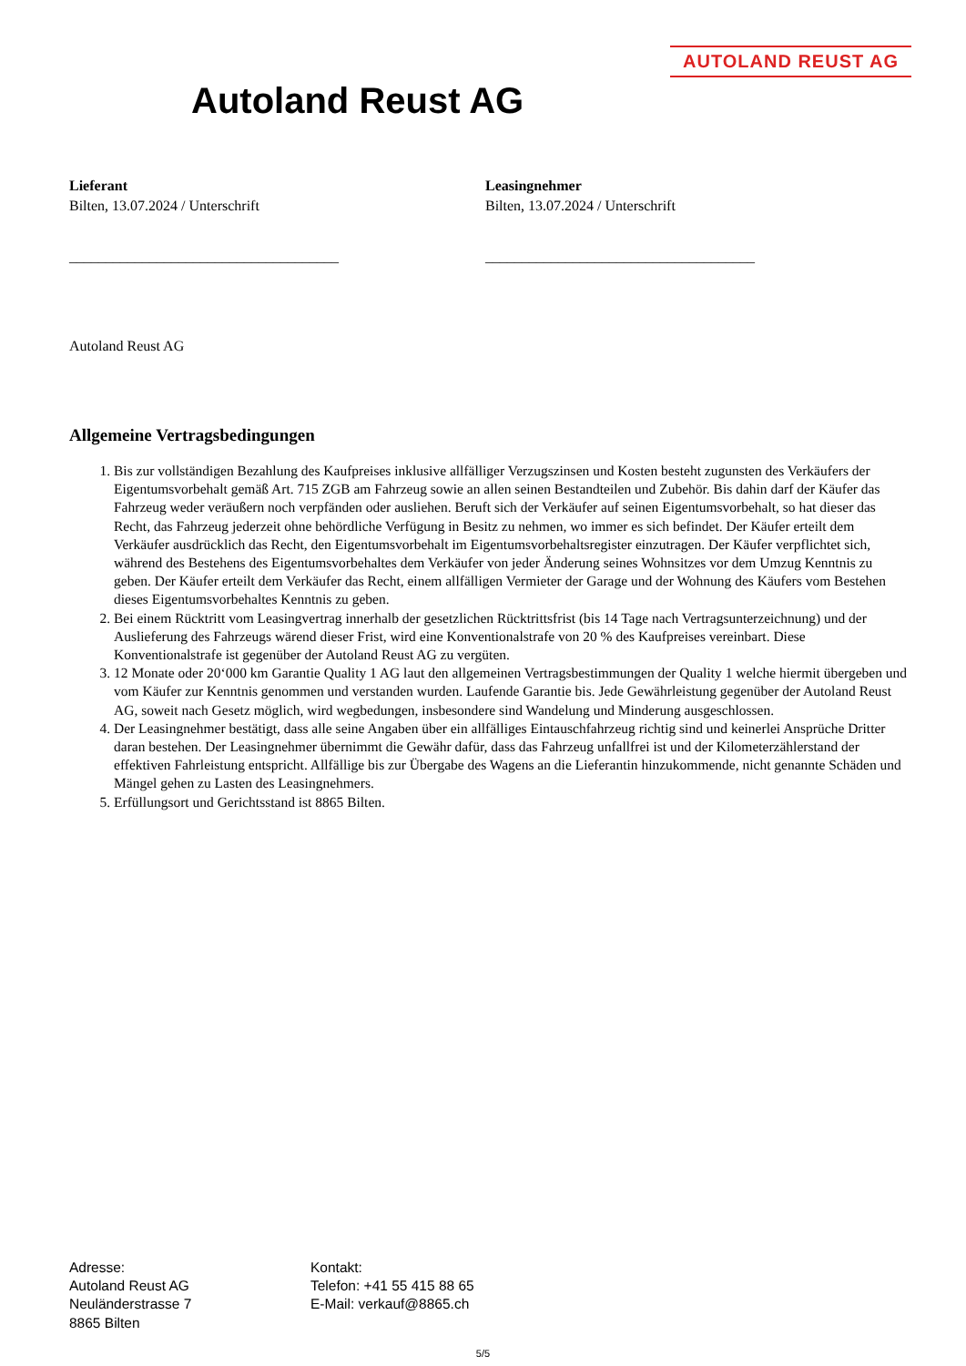AUTOLAND REUST AG
Autoland Reust AG
Lieferant
Bilten, 13.07.2024 / Unterschrift
_____________________________________
Leasingnehmer
Bilten, 13.07.2024 / Unterschrift
_____________________________________
Autoland Reust AG
Allgemeine Vertragsbedingungen
1. Bis zur vollständigen Bezahlung des Kaufpreises inklusive allfälliger Verzugszinsen und Kosten besteht zugunsten des Verkäufers der Eigentumsvorbehalt gemäß Art. 715 ZGB am Fahrzeug sowie an allen seinen Bestandteilen und Zubehör. Bis dahin darf der Käufer das Fahrzeug weder veräußern noch verpfänden oder ausliehen. Beruft sich der Verkäufer auf seinen Eigentumsvorbehalt, so hat dieser das Recht, das Fahrzeug jederzeit ohne behördliche Verfügung in Besitz zu nehmen, wo immer es sich befindet. Der Käufer erteilt dem Verkäufer ausdrücklich das Recht, den Eigentumsvorbehalt im Eigentumsvorbehaltsregister einzutragen. Der Käufer verpflichtet sich, während des Bestehens des Eigentumsvorbehaltes dem Verkäufer von jeder Änderung seines Wohnsitzes vor dem Umzug Kenntnis zu geben. Der Käufer erteilt dem Verkäufer das Recht, einem allfälligen Vermieter der Garage und der Wohnung des Käufers vom Bestehen dieses Eigentumsvorbehaltes Kenntnis zu geben.
2. Bei einem Rücktritt vom Leasingvertrag innerhalb der gesetzlichen Rücktrittsfrist (bis 14 Tage nach Vertragsunterzeichnung) und der Auslieferung des Fahrzeugs wärend dieser Frist, wird eine Konventionalstrafe von 20 % des Kaufpreises vereinbart. Diese Konventionalstrafe ist gegenüber der Autoland Reust AG zu vergüten.
3. 12 Monate oder 20‘000 km Garantie Quality 1 AG laut den allgemeinen Vertragsbestimmungen der Quality 1 welche hiermit übergeben und vom Käufer zur Kenntnis genommen und verstanden wurden. Laufende Garantie bis. Jede Gewährleistung gegenüber der Autoland Reust AG, soweit nach Gesetz möglich, wird wegbedungen, insbesondere sind Wandelung und Minderung ausgeschlossen.
4. Der Leasingnehmer bestätigt, dass alle seine Angaben über ein allfälliges Eintauschfahrzeug richtig sind und keinerlei Ansprüche Dritter daran bestehen. Der Leasingnehmer übernimmt die Gewähr dafür, dass das Fahrzeug unfallfrei ist und der Kilometerzählerstand der effektiven Fahrleistung entspricht. Allfällige bis zur Übergabe des Wagens an die Lieferantin hinzukommende, nicht genannte Schäden und Mängel gehen zu Lasten des Leasingnehmers.
5. Erfüllungsort und Gerichtsstand ist 8865 Bilten.
Adresse:
Autoland Reust AG
Neuländerstrasse 7
8865 Bilten
Kontakt:
Telefon: +41 55 415 88 65
E-Mail: verkauf@8865.ch
5/5